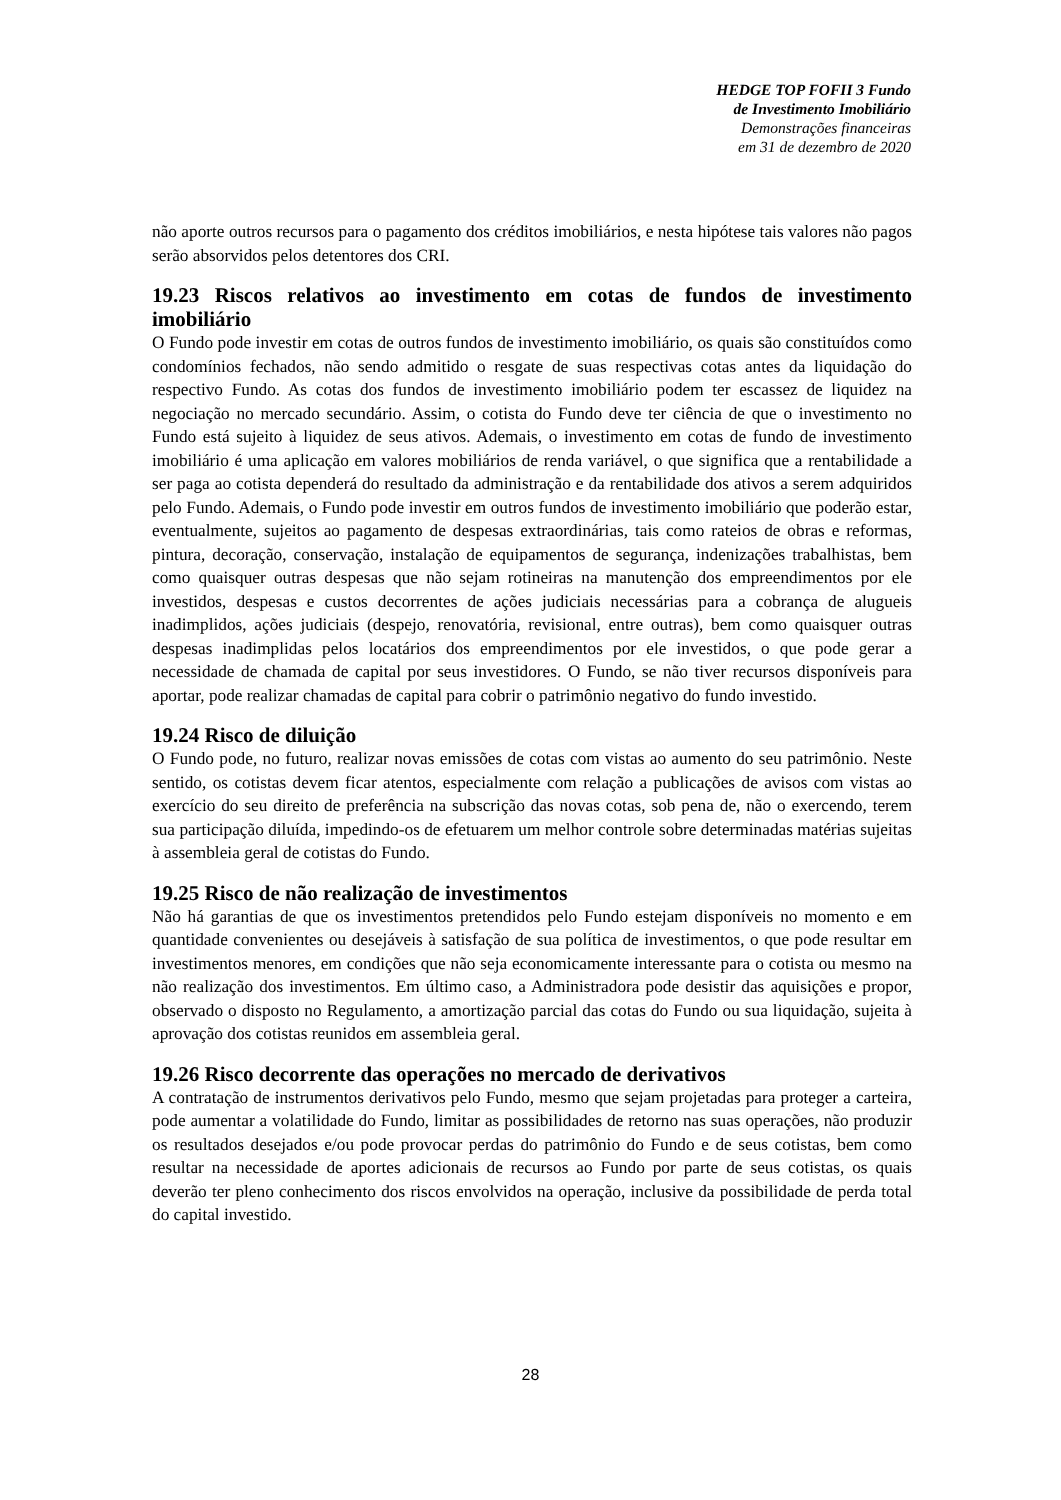HEDGE TOP FOFII 3 Fundo
de Investimento Imobiliário
Demonstrações financeiras
em 31 de dezembro de 2020
não aporte outros recursos para o pagamento dos créditos imobiliários, e nesta hipótese tais valores não pagos serão absorvidos pelos detentores dos CRI.
19.23 Riscos relativos ao investimento em cotas de fundos de investimento imobiliário
O Fundo pode investir em cotas de outros fundos de investimento imobiliário, os quais são constituídos como condomínios fechados, não sendo admitido o resgate de suas respectivas cotas antes da liquidação do respectivo Fundo. As cotas dos fundos de investimento imobiliário podem ter escassez de liquidez na negociação no mercado secundário. Assim, o cotista do Fundo deve ter ciência de que o investimento no Fundo está sujeito à liquidez de seus ativos. Ademais, o investimento em cotas de fundo de investimento imobiliário é uma aplicação em valores mobiliários de renda variável, o que significa que a rentabilidade a ser paga ao cotista dependerá do resultado da administração e da rentabilidade dos ativos a serem adquiridos pelo Fundo. Ademais, o Fundo pode investir em outros fundos de investimento imobiliário que poderão estar, eventualmente, sujeitos ao pagamento de despesas extraordinárias, tais como rateios de obras e reformas, pintura, decoração, conservação, instalação de equipamentos de segurança, indenizações trabalhistas, bem como quaisquer outras despesas que não sejam rotineiras na manutenção dos empreendimentos por ele investidos, despesas e custos decorrentes de ações judiciais necessárias para a cobrança de alugueis inadimplidos, ações judiciais (despejo, renovatória, revisional, entre outras), bem como quaisquer outras despesas inadimplidas pelos locatários dos empreendimentos por ele investidos, o que pode gerar a necessidade de chamada de capital por seus investidores. O Fundo, se não tiver recursos disponíveis para aportar, pode realizar chamadas de capital para cobrir o patrimônio negativo do fundo investido.
19.24 Risco de diluição
O Fundo pode, no futuro, realizar novas emissões de cotas com vistas ao aumento do seu patrimônio. Neste sentido, os cotistas devem ficar atentos, especialmente com relação a publicações de avisos com vistas ao exercício do seu direito de preferência na subscrição das novas cotas, sob pena de, não o exercendo, terem sua participação diluída, impedindo-os de efetuarem um melhor controle sobre determinadas matérias sujeitas à assembleia geral de cotistas do Fundo.
19.25 Risco de não realização de investimentos
Não há garantias de que os investimentos pretendidos pelo Fundo estejam disponíveis no momento e em quantidade convenientes ou desejáveis à satisfação de sua política de investimentos, o que pode resultar em investimentos menores, em condições que não seja economicamente interessante para o cotista ou mesmo na não realização dos investimentos. Em último caso, a Administradora pode desistir das aquisições e propor, observado o disposto no Regulamento, a amortização parcial das cotas do Fundo ou sua liquidação, sujeita à aprovação dos cotistas reunidos em assembleia geral.
19.26 Risco decorrente das operações no mercado de derivativos
A contratação de instrumentos derivativos pelo Fundo, mesmo que sejam projetadas para proteger a carteira, pode aumentar a volatilidade do Fundo, limitar as possibilidades de retorno nas suas operações, não produzir os resultados desejados e/ou pode provocar perdas do patrimônio do Fundo e de seus cotistas, bem como resultar na necessidade de aportes adicionais de recursos ao Fundo por parte de seus cotistas, os quais deverão ter pleno conhecimento dos riscos envolvidos na operação, inclusive da possibilidade de perda total do capital investido.
28